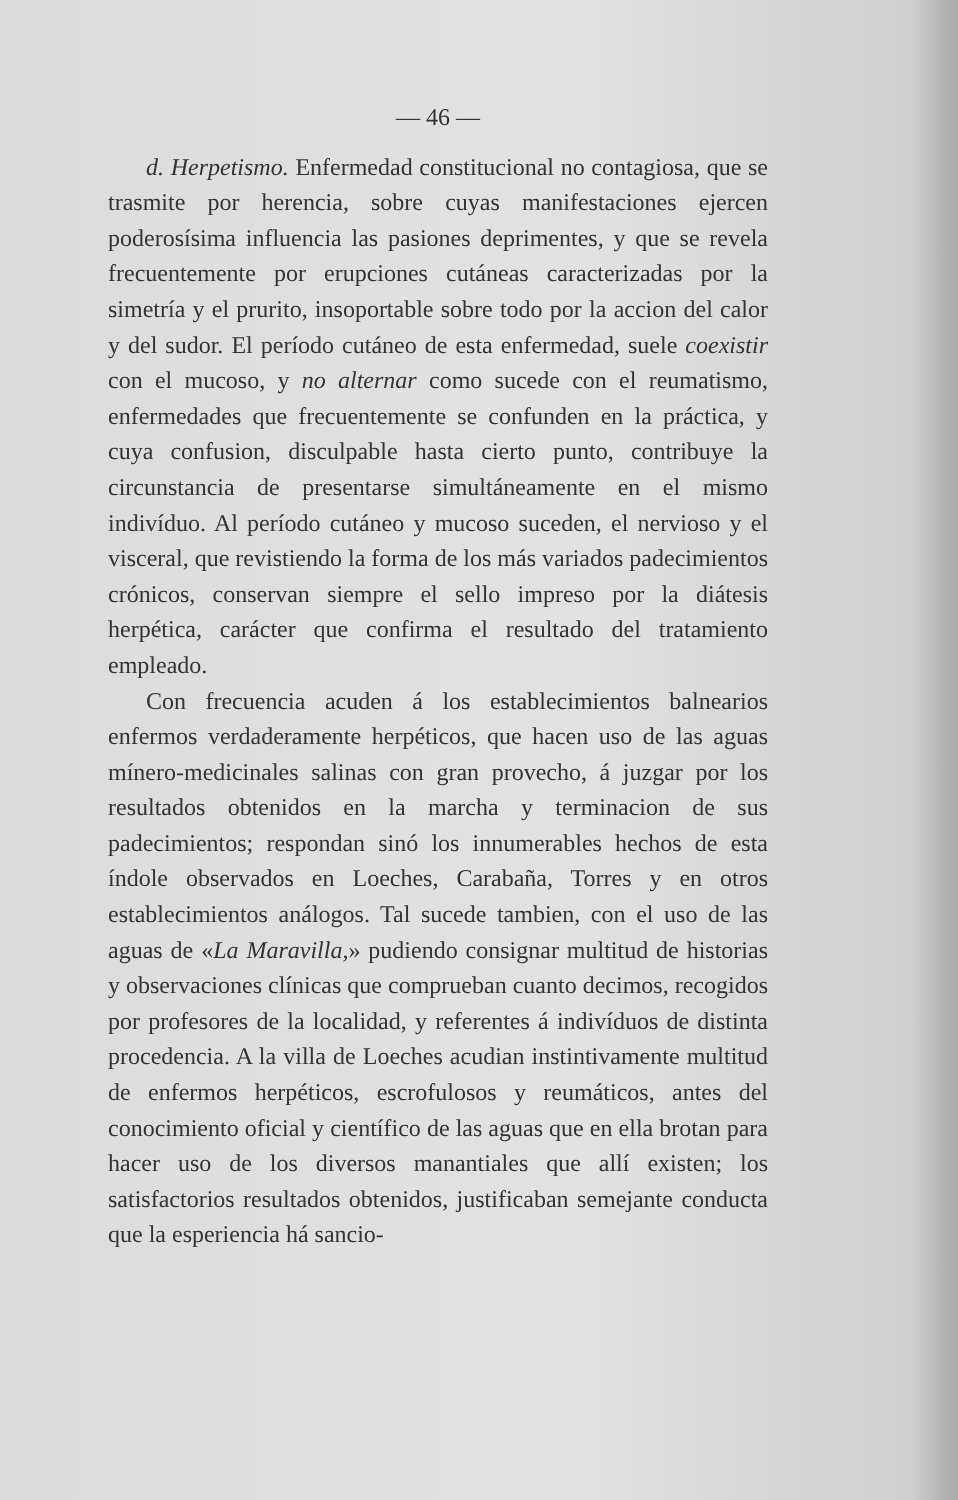— 46 —
d. Herpetismo. Enfermedad constitucional no contagiosa, que se trasmite por herencia, sobre cuyas manifestaciones ejercen poderosísima influencia las pasiones deprimentes, y que se revela frecuentemente por erupciones cutáneas caracterizadas por la simetría y el prurito, insoportable sobre todo por la accion del calor y del sudor. El período cutáneo de esta enfermedad, suele coexistir con el mucoso, y no alternar como sucede con el reumatismo, enfermedades que frecuentemente se confunden en la práctica, y cuya confusion, disculpable hasta cierto punto, contribuye la circunstancia de presentarse simultáneamente en el mismo indivíduo. Al período cutáneo y mucoso suceden, el nervioso y el visceral, que revistiendo la forma de los más variados padecimientos crónicos, conservan siempre el sello impreso por la diátesis herpética, carácter que confirma el resultado del tratamiento empleado.
Con frecuencia acuden á los establecimientos balnearios enfermos verdaderamente herpéticos, que hacen uso de las aguas mínero-medicinales salinas con gran provecho, á juzgar por los resultados obtenidos en la marcha y terminacion de sus padecimientos; respondan sinó los innumerables hechos de esta índole observados en Loeches, Carabaña, Torres y en otros establecimientos análogos. Tal sucede tambien, con el uso de las aguas de «La Maravilla,» pudiendo consignar multitud de historias y observaciones clínicas que comprueban cuanto decimos, recogidos por profesores de la localidad, y referentes á indivíduos de distinta procedencia. A la villa de Loeches acudian instintivamente multitud de enfermos herpéticos, escrofulosos y reumáticos, antes del conocimiento oficial y científico de las aguas que en ella brotan para hacer uso de los diversos manantiales que allí existen; los satisfactorios resultados obtenidos, justificaban semejante conducta que la esperiencia há sancio-